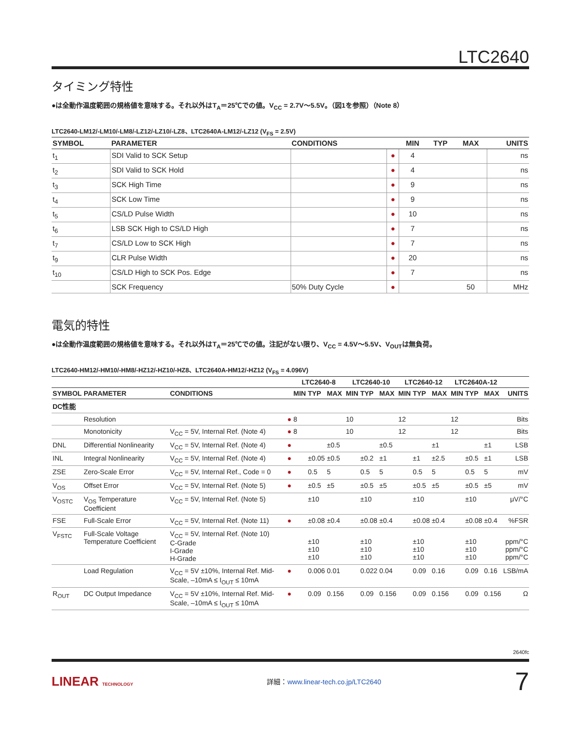LTC2640
タイミング特性
●は全動作温度範囲の規格値を意味する。それ以外はT<sub>A</sub>＝25℃での値。V<sub>CC</sub> = 2.7V～5.5V。（図1を参照）（Note 8）
LTC2640-LM12/-LM10/-LM8/-LZ12/-LZ10/-LZ8、LTC2640A-LM12/-LZ12 (V<sub>FS</sub> = 2.5V)
| SYMBOL | PARAMETER | CONDITIONS | | MIN | TYP | MAX | UNITS |
| --- | --- | --- | --- | --- | --- | --- | --- |
| t<sub>1</sub> | SDI Valid to SCK Setup | | ● | 4 | | | ns |
| t<sub>2</sub> | SDI Valid to SCK Hold | | ● | 4 | | | ns |
| t<sub>3</sub> | SCK High Time | | ● | 9 | | | ns |
| t<sub>4</sub> | SCK Low Time | | ● | 9 | | | ns |
| t<sub>5</sub> | CS/LD Pulse Width | | ● | 10 | | | ns |
| t<sub>6</sub> | LSB SCK High to CS/LD High | | ● | 7 | | | ns |
| t<sub>7</sub> | CS/LD Low to SCK High | | ● | 7 | | | ns |
| t<sub>9</sub> | CLR Pulse Width | | ● | 20 | | | ns |
| t<sub>10</sub> | CS/LD High to SCK Pos. Edge | | ● | 7 | | | ns |
| | SCK Frequency | 50% Duty Cycle | ● | | | 50 | MHz |
電気的特性
●は全動作温度範囲の規格値を意味する。それ以外はT<sub>A</sub>＝25℃での値。注記がない限り、V<sub>CC</sub> = 4.5V～5.5V、V<sub>OUT</sub>は無負荷。
LTC2640-HM12/-HM10/-HM8/-HZ12/-HZ10/-HZ8、LTC2640A-HM12/-HZ12 (V<sub>FS</sub> = 4.096V)
| | | | | LTC2640-8 | | | LTC2640-10 | | | LTC2640-12 | | | LTC2640A-12 | | | |
| --- | --- | --- | --- | --- | --- | --- | --- | --- | --- | --- | --- | --- | --- | --- | --- | --- |
| SYMBOL | PARAMETER | CONDITIONS | | MIN | TYP | MAX | MIN | TYP | MAX | MIN | TYP | MAX | MIN | TYP | MAX | UNITS |
| DC性能 | | | | | | | | | | | | | | | | |
| | Resolution | | ● | 8 | | | 10 | | | 12 | | | 12 | | | Bits |
| | Monotonicity | V<sub>CC</sub> = 5V, Internal Ref. (Note 4) | ● | 8 | | | 10 | | | 12 | | | 12 | | | Bits |
| DNL | Differential Nonlinearity | V<sub>CC</sub> = 5V, Internal Ref. (Note 4) | ● | | | ±0.5 | | | ±0.5 | | | ±1 | | | ±1 | LSB |
| INL | Integral Nonlinearity | V<sub>CC</sub> = 5V, Internal Ref. (Note 4) | ● | | ±0.05 | ±0.5 | | ±0.2 | ±1 | | ±1 | ±2.5 | | ±0.5 | ±1 | LSB |
| ZSE | Zero-Scale Error | V<sub>CC</sub> = 5V, Internal Ref., Code = 0 | ● | | 0.5 | 5 | | 0.5 | 5 | | 0.5 | 5 | | 0.5 | 5 | mV |
| V<sub>OS</sub> | Offset Error | V<sub>CC</sub> = 5V, Internal Ref. (Note 5) | ● | | ±0.5 | ±5 | | ±0.5 | ±5 | | ±0.5 | ±5 | | ±0.5 | ±5 | mV |
| V<sub>OSTC</sub> | V<sub>OS</sub> Temperature Coefficient | V<sub>CC</sub> = 5V, Internal Ref. (Note 5) | | | ±10 | | | ±10 | | | ±10 | | | ±10 | | μV/°C |
| FSE | Full-Scale Error | V<sub>CC</sub> = 5V, Internal Ref. (Note 11) | ● | | ±0.08 | ±0.4 | | ±0.08 | ±0.4 | | ±0.08 | ±0.4 | | ±0.08 | ±0.4 | %FSR |
| V<sub>FSTC</sub> | Full-Scale Voltage Temperature Coefficient | V<sub>CC</sub> = 5V, Internal Ref. (Note 10) C-Grade I-Grade H-Grade | | | ±10 ±10 ±10 | | | ±10 ±10 ±10 | | | ±10 ±10 ±10 | | | ±10 ±10 ±10 | | ppm/°C ppm/°C ppm/°C |
| | Load Regulation | V<sub>CC</sub> = 5V ±10%, Internal Ref. Mid-Scale, –10mA ≤ I<sub>OUT</sub> ≤ 10mA | ● | | 0.006 | 0.01 | | 0.022 | 0.04 | | 0.09 | 0.16 | | 0.09 | 0.16 | LSB/mA |
| R<sub>OUT</sub> | DC Output Impedance | V<sub>CC</sub> = 5V ±10%, Internal Ref. Mid-Scale, –10mA ≤ I<sub>OUT</sub> ≤ 10mA | ● | | 0.09 | 0.156 | | 0.09 | 0.156 | | 0.09 | 0.156 | | 0.09 | 0.156 | Ω |
2640fc
LINEAR TECHNOLOGY 詳細：www.linear-tech.co.jp/LTC2640 7